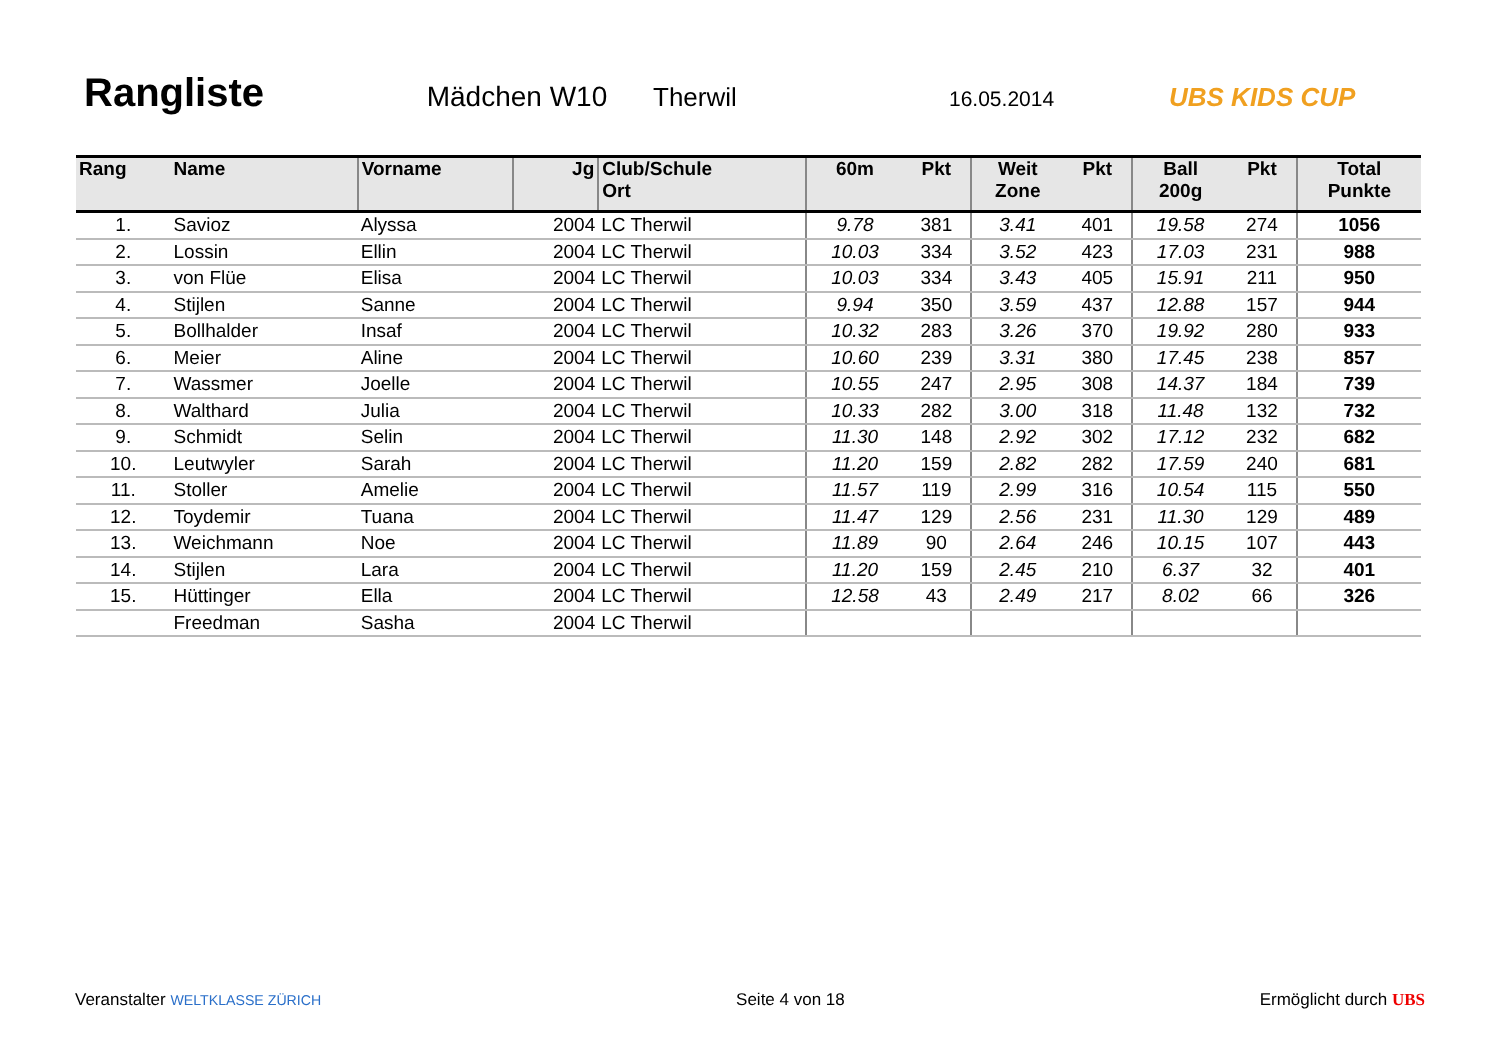Rangliste
Mädchen W10 Therwil
16.05.2014
UBS KIDS CUP
| Rang | Name | Vorname | Jg | Club/Schule Ort | 60m | Pkt | Weit Zone | Pkt | Ball 200g | Pkt | Total Punkte |
| --- | --- | --- | --- | --- | --- | --- | --- | --- | --- | --- | --- |
| 1. | Savioz | Alyssa | 2004 | LC Therwil | 9.78 | 381 | 3.41 | 401 | 19.58 | 274 | 1056 |
| 2. | Lossin | Ellin | 2004 | LC Therwil | 10.03 | 334 | 3.52 | 423 | 17.03 | 231 | 988 |
| 3. | von Flüe | Elisa | 2004 | LC Therwil | 10.03 | 334 | 3.43 | 405 | 15.91 | 211 | 950 |
| 4. | Stijlen | Sanne | 2004 | LC Therwil | 9.94 | 350 | 3.59 | 437 | 12.88 | 157 | 944 |
| 5. | Bollhalder | Insaf | 2004 | LC Therwil | 10.32 | 283 | 3.26 | 370 | 19.92 | 280 | 933 |
| 6. | Meier | Aline | 2004 | LC Therwil | 10.60 | 239 | 3.31 | 380 | 17.45 | 238 | 857 |
| 7. | Wassmer | Joelle | 2004 | LC Therwil | 10.55 | 247 | 2.95 | 308 | 14.37 | 184 | 739 |
| 8. | Walthard | Julia | 2004 | LC Therwil | 10.33 | 282 | 3.00 | 318 | 11.48 | 132 | 732 |
| 9. | Schmidt | Selin | 2004 | LC Therwil | 11.30 | 148 | 2.92 | 302 | 17.12 | 232 | 682 |
| 10. | Leutwyler | Sarah | 2004 | LC Therwil | 11.20 | 159 | 2.82 | 282 | 17.59 | 240 | 681 |
| 11. | Stoller | Amelie | 2004 | LC Therwil | 11.57 | 119 | 2.99 | 316 | 10.54 | 115 | 550 |
| 12. | Toydemir | Tuana | 2004 | LC Therwil | 11.47 | 129 | 2.56 | 231 | 11.30 | 129 | 489 |
| 13. | Weichmann | Noe | 2004 | LC Therwil | 11.89 | 90 | 2.64 | 246 | 10.15 | 107 | 443 |
| 14. | Stijlen | Lara | 2004 | LC Therwil | 11.20 | 159 | 2.45 | 210 | 6.37 | 32 | 401 |
| 15. | Hüttinger | Ella | 2004 | LC Therwil | 12.58 | 43 | 2.49 | 217 | 8.02 | 66 | 326 |
| | Freedman | Sasha | 2004 | LC Therwil | | | | | | | |
Veranstalter WELTKLASSE ZÜRICH Seite 4 von 18 Ermöglicht durch UBS